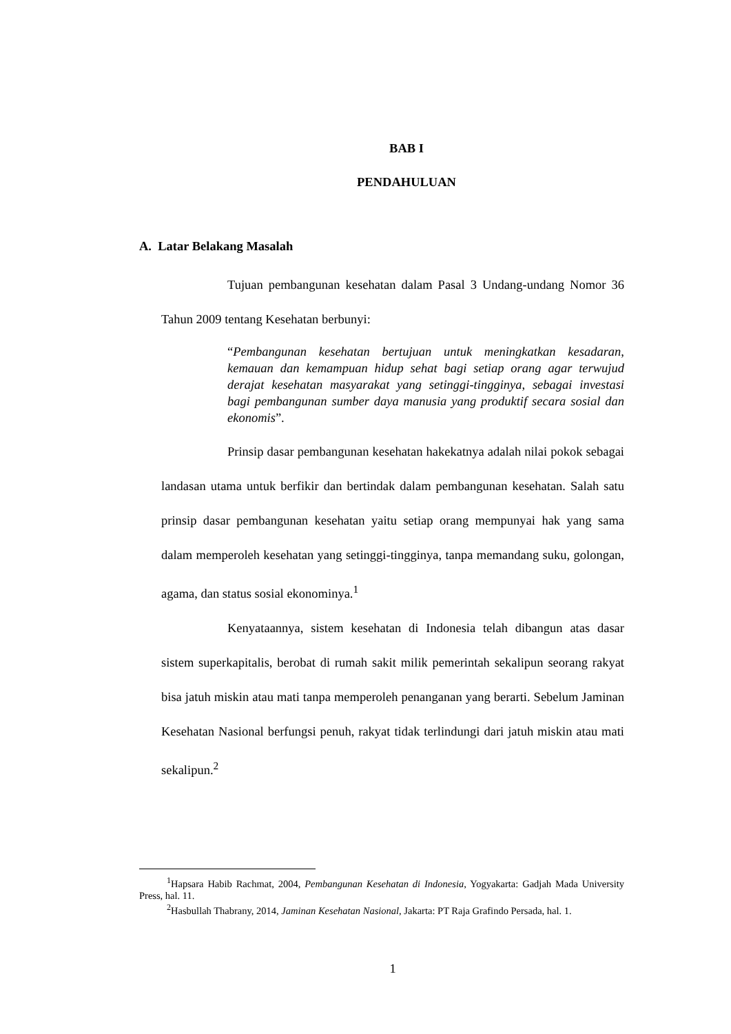BAB I
PENDAHULUAN
A. Latar Belakang Masalah
Tujuan pembangunan kesehatan dalam Pasal 3 Undang-undang Nomor 36 Tahun 2009 tentang Kesehatan berbunyi:
“Pembangunan kesehatan bertujuan untuk meningkatkan kesadaran, kemauan dan kemampuan hidup sehat bagi setiap orang agar terwujud derajat kesehatan masyarakat yang setinggi-tingginya, sebagai investasi bagi pembangunan sumber daya manusia yang produktif secara sosial dan ekonomis”.
Prinsip dasar pembangunan kesehatan hakekatnya adalah nilai pokok sebagai landasan utama untuk berfikir dan bertindak dalam pembangunan kesehatan. Salah satu prinsip dasar pembangunan kesehatan yaitu setiap orang mempunyai hak yang sama dalam memperoleh kesehatan yang setinggi-tingginya, tanpa memandang suku, golongan, agama, dan status sosial ekonominya.<sup>1</sup>
Kenyataannya, sistem kesehatan di Indonesia telah dibangun atas dasar sistem superkapitalis, berobat di rumah sakit milik pemerintah sekalipun seorang rakyat bisa jatuh miskin atau mati tanpa memperoleh penanganan yang berarti. Sebelum Jaminan Kesehatan Nasional berfungsi penuh, rakyat tidak terlindungi dari jatuh miskin atau mati sekalipun.<sup>2</sup>
<sup>1</sup> Hapsara Habib Rachmat, 2004, Pembangunan Kesehatan di Indonesia, Yogyakarta: Gadjah Mada University Press, hal. 11.
<sup>2</sup> Hasbullah Thabrany, 2014, Jaminan Kesehatan Nasional, Jakarta: PT Raja Grafindo Persada, hal. 1.
1